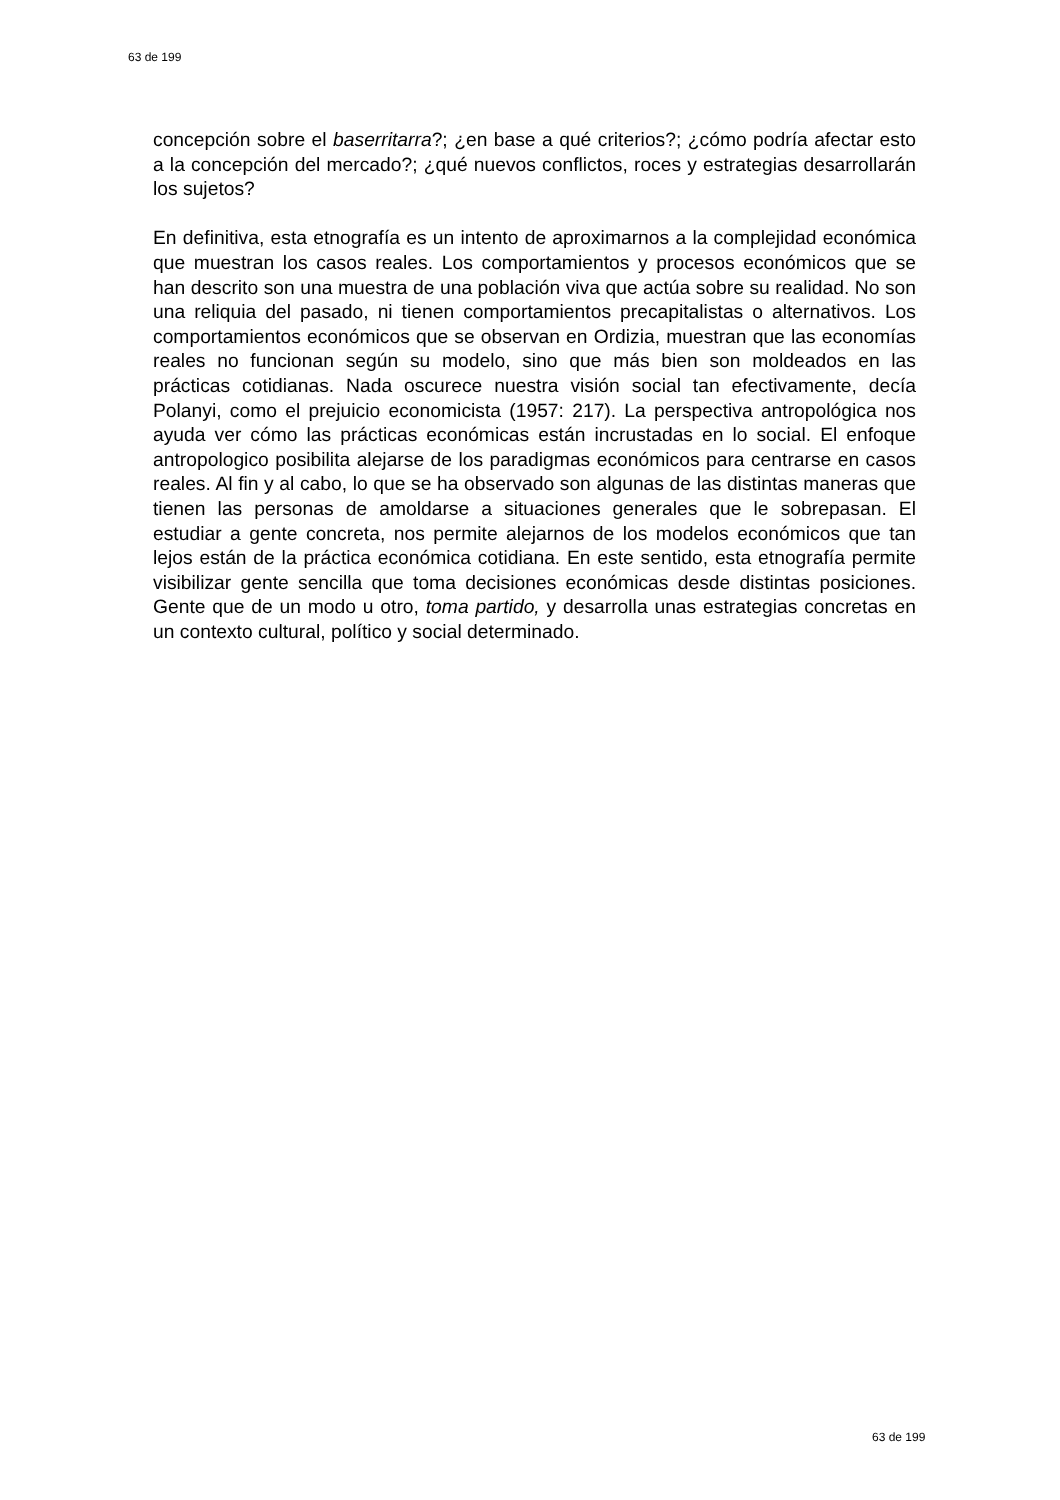63 de 199
concepción sobre el baserritarra?; ¿en base a qué criterios?; ¿cómo podría afectar esto a la concepción del mercado?; ¿qué nuevos conflictos, roces y estrategias desarrollarán los sujetos?
En definitiva, esta etnografía es un intento de aproximarnos a la complejidad económica que muestran los casos reales. Los comportamientos y procesos económicos que se han descrito son una muestra de una población viva que actúa sobre su realidad. No son una reliquia del pasado, ni tienen comportamientos precapitalistas o alternativos. Los comportamientos económicos que se observan en Ordizia, muestran que las economías reales no funcionan según su modelo, sino que más bien son moldeados en las prácticas cotidianas. Nada oscurece nuestra visión social tan efectivamente, decía Polanyi, como el prejuicio economicista (1957: 217). La perspectiva antropológica nos ayuda ver cómo las prácticas económicas están incrustadas en lo social. El enfoque antropologico posibilita alejarse de los paradigmas económicos para centrarse en casos reales. Al fin y al cabo, lo que se ha observado son algunas de las distintas maneras que tienen las personas de amoldarse a situaciones generales que le sobrepasan. El estudiar a gente concreta, nos permite alejarnos de los modelos económicos que tan lejos están de la práctica económica cotidiana. En este sentido, esta etnografía permite visibilizar gente sencilla que toma decisiones económicas desde distintas posiciones. Gente que de un modo u otro, toma partido, y desarrolla unas estrategias concretas en un contexto cultural, político y social determinado.
63 de 199